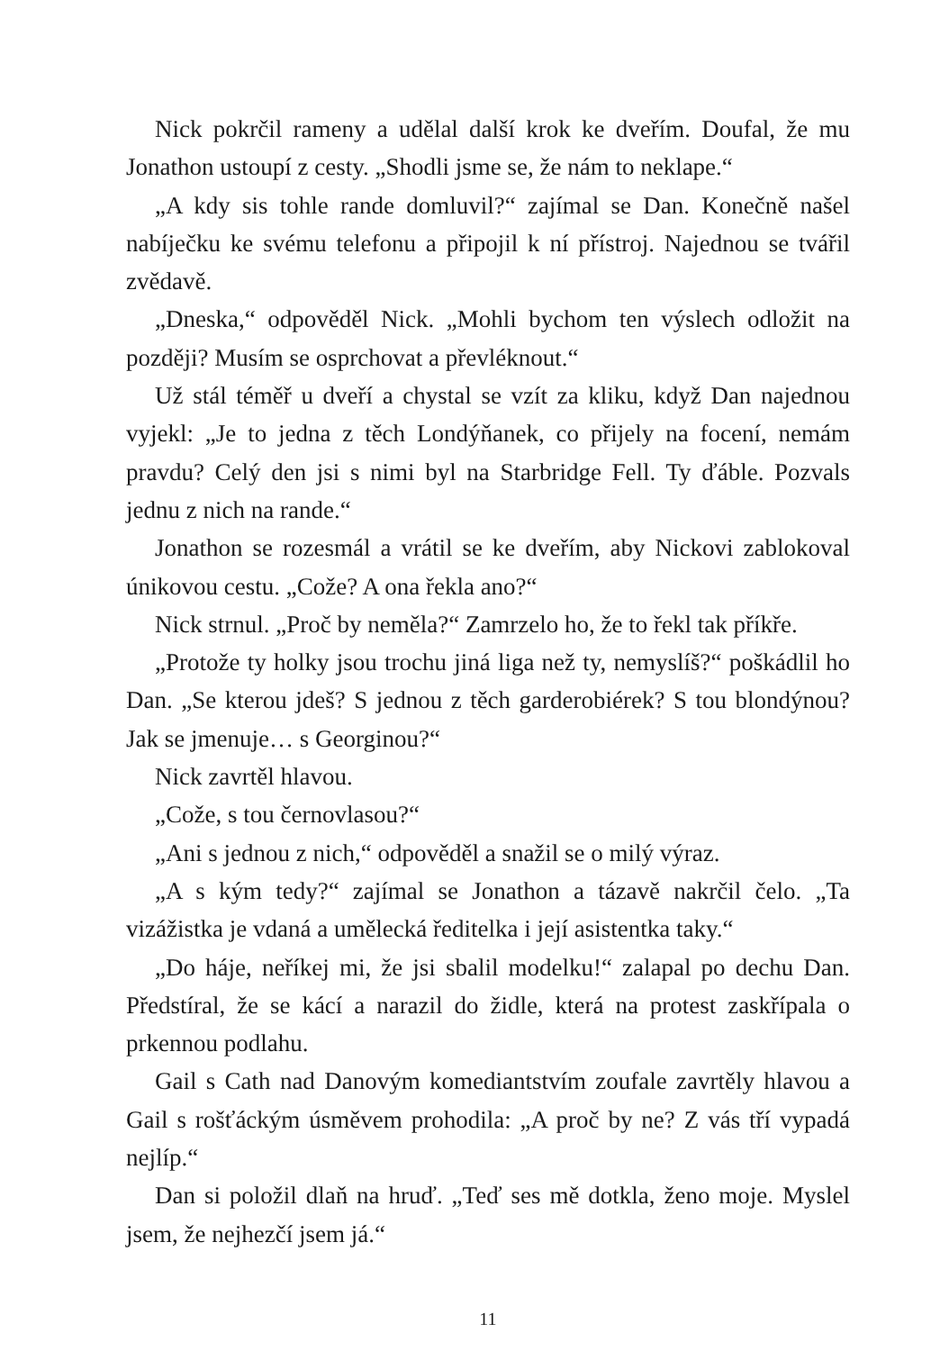Nick pokrčil rameny a udělal další krok ke dveřím. Doufal, že mu Jonathon ustoupí z cesty. „Shodli jsme se, že nám to neklape.“
„A kdy sis tohle rande domluvil?“ zajímal se Dan. Konečně našel nabíječku ke svému telefonu a připojil k ní přístroj. Najednou se tvářil zvědavě.
„Dneska,“ odpověděl Nick. „Mohli bychom ten výslech odložit na později? Musím se osprchovat a převléknout.“
Už stál téměř u dveří a chystal se vzít za kliku, když Dan najednou vyjekl: „Je to jedna z těch Londýňanek, co přijely na focení, nemám pravdu? Celý den jsi s nimi byl na Starbridge Fell. Ty ďáble. Pozvals jednu z nich na rande.“
Jonathon se rozesmál a vrátil se ke dveřím, aby Nickovi zablokoval únikovou cestu. „Cože? A ona řekla ano?“
Nick strnul. „Proč by neměla?“ Zamrzelo ho, že to řekl tak příkře.
„Protože ty holky jsou trochu jiná liga než ty, nemyslíš?“ poškádlil ho Dan. „Se kterou jdeš? S jednou z těch garderobiérek? S tou blondýnou? Jak se jmenuje… s Georginou?“
Nick zavrtěl hlavou.
„Cože, s tou černovlasou?“
„Ani s jednou z nich,“ odpověděl a snažil se o milý výraz.
„A s kým tedy?“ zajímal se Jonathon a tázavě nakrčil čelo. „Ta vizážistka je vdaná a umělecká ředitelka i její asistentka taky.“
„Do háje, neříkej mi, že jsi sbalil modelku!“ zalapal po dechu Dan. Předstíral, že se kácí a narazil do židle, která na protest zaskřípala o prkennou podlahu.
Gail s Cath nad Danovým komediantstvím zoufale zavrtěly hlavou a Gail s rošťáckým úsměvem prohodila: „A proč by ne? Z vás tří vypadá nejlíp.“
Dan si položil dlaň na hruď. „Teď ses mě dotkla, ženo moje. Myslel jsem, že nejhezčí jsem já.“
11